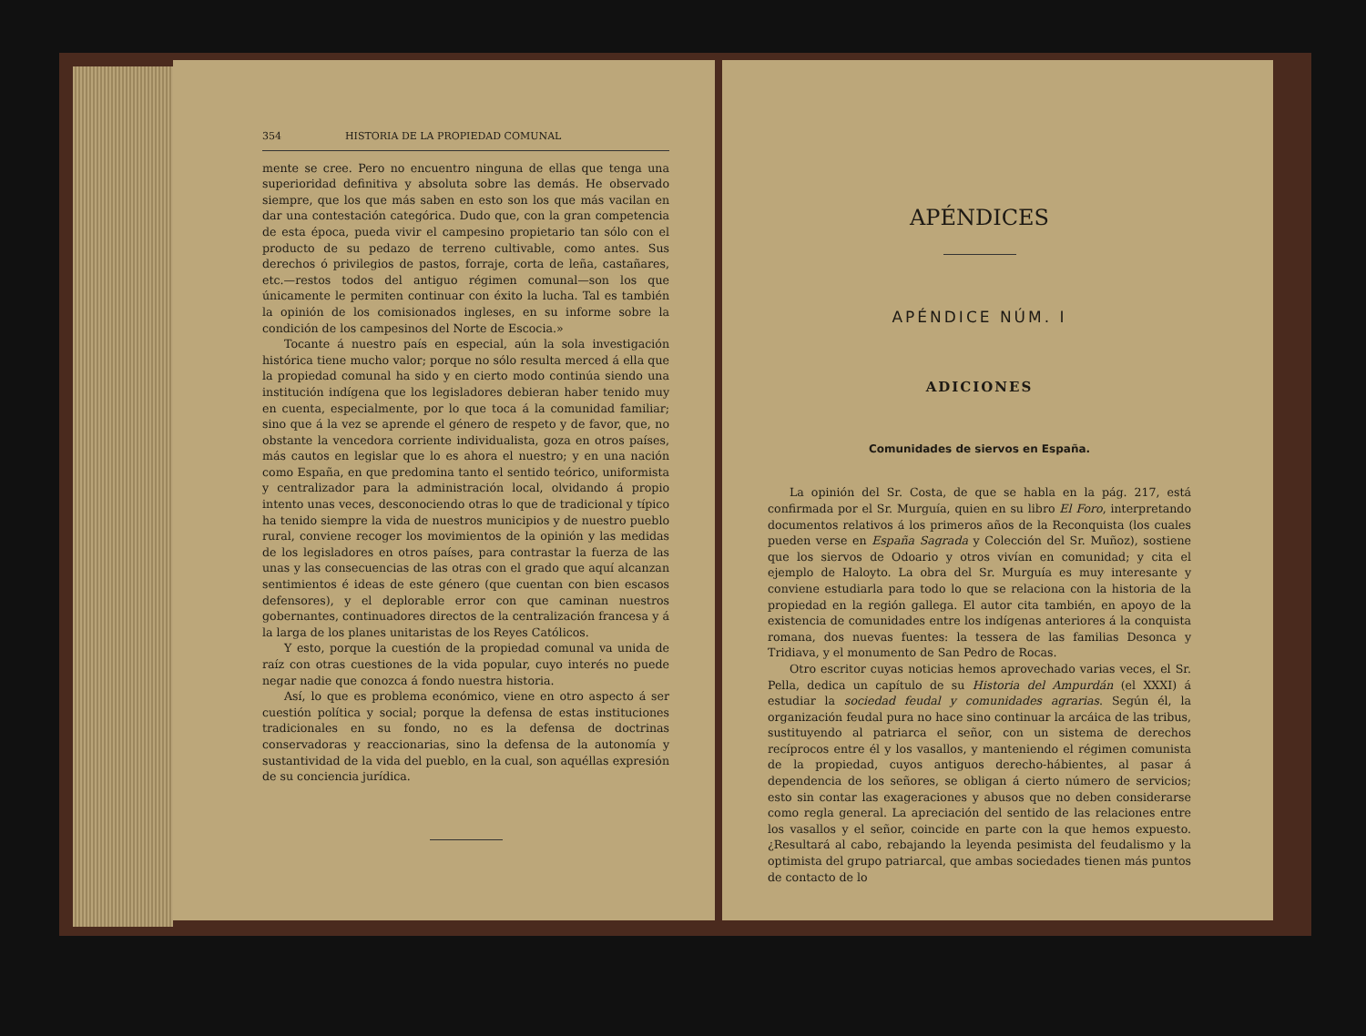354 HISTORIA DE LA PROPIEDAD COMUNAL
mente se cree. Pero no encuentro ninguna de ellas que tenga una superioridad definitiva y absoluta sobre las demás. He observado siempre, que los que más saben en esto son los que más vacilan en dar una contestación categórica. Dudo que, con la gran competencia de esta época, pueda vivir el campesino propietario tan sólo con el producto de su pedazo de terreno cultivable, como antes. Sus derechos ó privilegios de pastos, forraje, corta de leña, castañares, etc.—restos todos del antiguo régimen comunal—son los que únicamente le permiten continuar con éxito la lucha. Tal es también la opinión de los comisionados ingleses, en su informe sobre la condición de los campesinos del Norte de Escocia.»
Tocante á nuestro país en especial, aún la sola investigación histórica tiene mucho valor; porque no sólo resulta merced á ella que la propiedad comunal ha sido y en cierto modo continúa siendo una institución indígena que los legisladores debieran haber tenido muy en cuenta, especialmente, por lo que toca á la comunidad familiar; sino que á la vez se aprende el género de respeto y de favor, que, no obstante la vencedora corriente individualista, goza en otros países, más cautos en legislar que lo es ahora el nuestro; y en una nación como España, en que predomina tanto el sentido teórico, uniformista y centralizador para la administración local, olvidando á propio intento unas veces, desconociendo otras lo que de tradicional y típico ha tenido siempre la vida de nuestros municipios y de nuestro pueblo rural, conviene recoger los movimientos de la opinión y las medidas de los legisladores en otros países, para contrastar la fuerza de las unas y las consecuencias de las otras con el grado que aquí alcanzan sentimientos é ideas de este género (que cuentan con bien escasos defensores), y el deplorable error con que caminan nuestros gobernantes, continuadores directos de la centralización francesa y á la larga de los planes unitaristas de los Reyes Católicos.
Y esto, porque la cuestión de la propiedad comunal va unida de raíz con otras cuestiones de la vida popular, cuyo interés no puede negar nadie que conozca á fondo nuestra historia.
Así, lo que es problema económico, viene en otro aspecto á ser cuestión política y social; porque la defensa de estas instituciones tradicionales en su fondo, no es la defensa de doctrinas conservadoras y reaccionarias, sino la defensa de la autonomía y sustantividad de la vida del pueblo, en la cual, son aquéllas expresión de su conciencia jurídica.
APÉNDICES
APÉNDICE NÚM. I
ADICIONES
Comunidades de siervos en España.
La opinión del Sr. Costa, de que se habla en la pág. 217, está confirmada por el Sr. Murguía, quien en su libro El Foro, interpretando documentos relativos á los primeros años de la Reconquista (los cuales pueden verse en España Sagrada y Colección del Sr. Muñoz), sostiene que los siervos de Odoario y otros vivían en comunidad; y cita el ejemplo de Haloyto. La obra del Sr. Murguía es muy interesante y conviene estudiarla para todo lo que se relaciona con la historia de la propiedad en la región gallega. El autor cita también, en apoyo de la existencia de comunidades entre los indígenas anteriores á la conquista romana, dos nuevas fuentes: la tessera de las familias Desonca y Tridiava, y el monumento de San Pedro de Rocas.
Otro escritor cuyas noticias hemos aprovechado varias veces, el Sr. Pella, dedica un capítulo de su Historia del Ampurdán (el XXXI) á estudiar la sociedad feudal y comunidades agrarias. Según él, la organización feudal pura no hace sino continuar la arcáica de las tribus, sustituyendo al patriarca el señor, con un sistema de derechos recíprocos entre él y los vasallos, y manteniendo el régimen comunista de la propiedad, cuyos antiguos derecho-hábientes, al pasar á dependencia de los señores, se obligan á cierto número de servicios; esto sin contar las exageraciones y abusos que no deben considerarse como regla general. La apreciación del sentido de las relaciones entre los vasallos y el señor, coincide en parte con la que hemos expuesto. ¿Resultará al cabo, rebajando la leyenda pesimista del feudalismo y la optimista del grupo patriarcal, que ambas sociedades tienen más puntos de contacto de lo